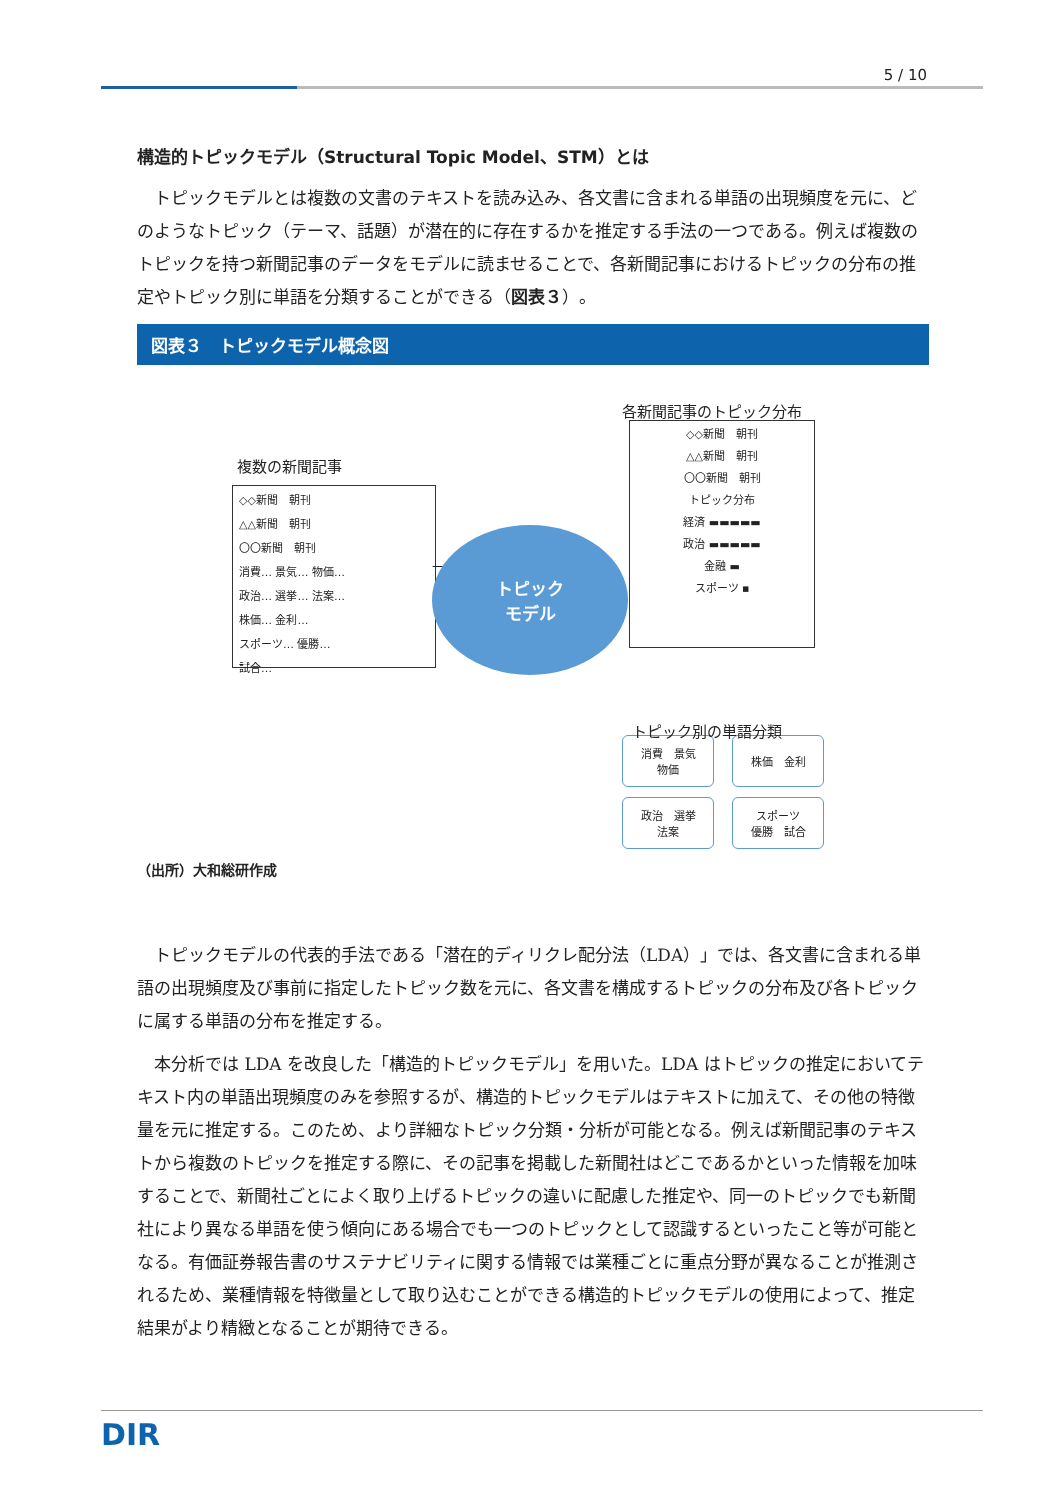5 / 10
構造的トピックモデル（Structural Topic Model、STM）とは
トピックモデルとは複数の文書のテキストを読み込み、各文書に含まれる単語の出現頻度を元に、どのようなトピック（テーマ、話題）が潜在的に存在するかを推定する手法の一つである。例えば複数のトピックを持つ新聞記事のデータをモデルに読ませることで、各新聞記事におけるトピックの分布の推定やトピック別に単語を分類することができる（図表３）。
図表３　トピックモデル概念図
複数の新聞記事
◇◇新聞　朝刊
△△新聞　朝刊
〇〇新聞　朝刊
消費… 景気… 物価…
政治… 選挙… 法案…
株価… 金利…
スポーツ… 優勝…
試合…
⟶
トピック
モデル
各新聞記事のトピック分布
◇◇新聞　朝刊
△△新聞　朝刊
〇〇新聞　朝刊
トピック分布
経済 ▬▬▬▬▬
政治 ▬▬▬▬▬
金融 ▬
スポーツ ▪
トピック別の単語分類
消費　景気
物価
株価　金利
政治　選挙
法案
スポーツ
優勝　試合
（出所）大和総研作成
トピックモデルの代表的手法である「潜在的ディリクレ配分法（LDA）」では、各文書に含まれる単語の出現頻度及び事前に指定したトピック数を元に、各文書を構成するトピックの分布及び各トピックに属する単語の分布を推定する。
本分析では LDA を改良した「構造的トピックモデル」を用いた。LDA はトピックの推定においてテキスト内の単語出現頻度のみを参照するが、構造的トピックモデルはテキストに加えて、その他の特徴量を元に推定する。このため、より詳細なトピック分類・分析が可能となる。例えば新聞記事のテキストから複数のトピックを推定する際に、その記事を掲載した新聞社はどこであるかといった情報を加味することで、新聞社ごとによく取り上げるトピックの違いに配慮した推定や、同一のトピックでも新聞社により異なる単語を使う傾向にある場合でも一つのトピックとして認識するといったこと等が可能となる。有価証券報告書のサステナビリティに関する情報では業種ごとに重点分野が異なることが推測されるため、業種情報を特徴量として取り込むことができる構造的トピックモデルの使用によって、推定結果がより精緻となることが期待できる。
DIR